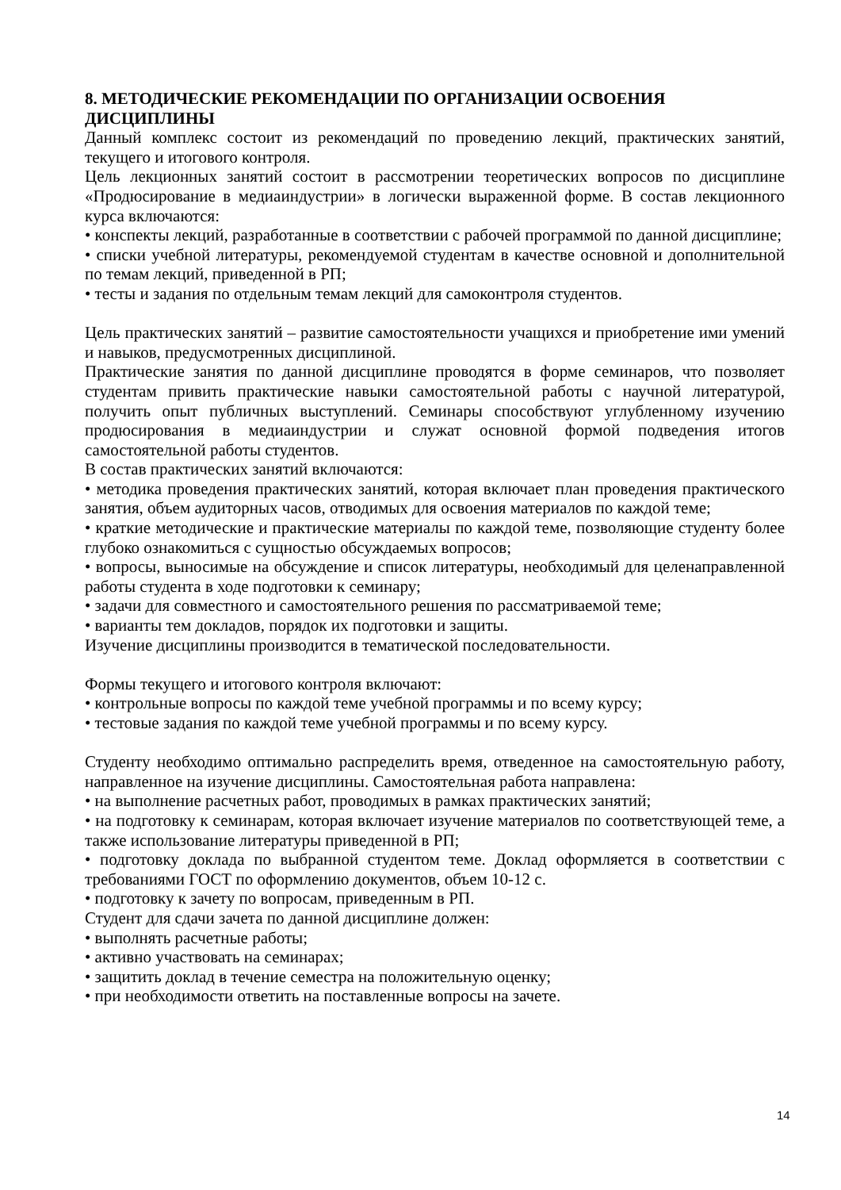8. МЕТОДИЧЕСКИЕ РЕКОМЕНДАЦИИ ПО ОРГАНИЗАЦИИ ОСВОЕНИЯ ДИСЦИПЛИНЫ
Данный комплекс состоит из рекомендаций по проведению лекций, практических занятий, текущего и итогового контроля.
Цель лекционных занятий состоит в рассмотрении теоретических вопросов по дисциплине «Продюсирование в медиаиндустрии» в логически выраженной форме. В состав лекционного курса включаются:
• конспекты лекций, разработанные в соответствии с рабочей программой по данной дисциплине;
• списки учебной литературы, рекомендуемой студентам в качестве основной и дополнительной по темам лекций, приведенной в РП;
• тесты и задания по отдельным темам лекций для самоконтроля студентов.
Цель практических занятий – развитие самостоятельности учащихся и приобретение ими умений и навыков, предусмотренных дисциплиной.
Практические занятия по данной дисциплине проводятся в форме семинаров, что позволяет студентам привить практические навыки самостоятельной работы с научной литературой, получить опыт публичных выступлений. Семинары способствуют углубленному изучению продюсирования в медиаиндустрии и служат основной формой подведения итогов самостоятельной работы студентов.
В состав практических занятий включаются:
• методика проведения практических занятий, которая включает план проведения практического занятия, объем аудиторных часов, отводимых для освоения материалов по каждой теме;
• краткие методические и практические материалы по каждой теме, позволяющие студенту более глубоко ознакомиться с сущностью обсуждаемых вопросов;
• вопросы, выносимые на обсуждение и список литературы, необходимый для целенаправленной работы студента в ходе подготовки к семинару;
• задачи для совместного и самостоятельного решения по рассматриваемой теме;
• варианты тем докладов, порядок их подготовки и защиты.
Изучение дисциплины производится в тематической последовательности.
Формы текущего и итогового контроля включают:
• контрольные вопросы по каждой теме учебной программы и по всему курсу;
• тестовые задания по каждой теме учебной программы и по всему курсу.
Студенту необходимо оптимально распределить время, отведенное на самостоятельную работу, направленное на изучение дисциплины. Самостоятельная работа направлена:
• на выполнение расчетных работ, проводимых в рамках практических занятий;
• на подготовку к семинарам, которая включает изучение материалов по соответствующей теме, а также использование литературы приведенной в РП;
• подготовку доклада по выбранной студентом теме. Доклад оформляется в соответствии с требованиями ГОСТ по оформлению документов, объем 10-12 с.
• подготовку к зачету по вопросам, приведенным в РП.
Студент для сдачи зачета по данной дисциплине должен:
• выполнять расчетные работы;
• активно участвовать на семинарах;
• защитить доклад в течение семестра на положительную оценку;
• при необходимости ответить на поставленные вопросы на зачете.
14